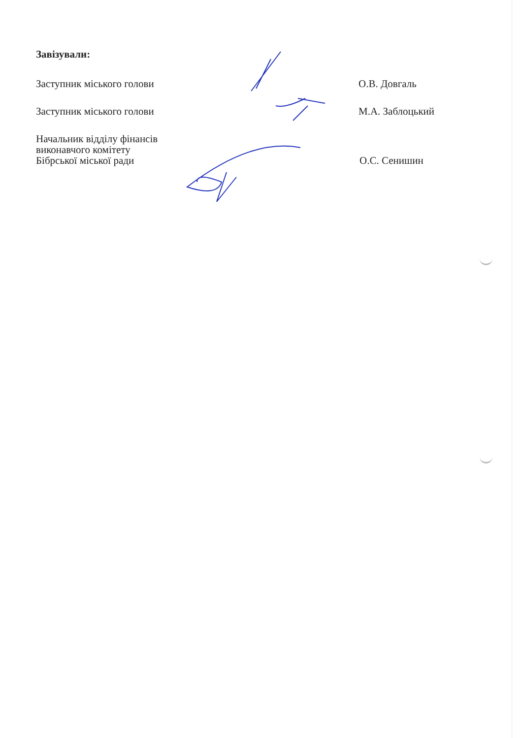Завізували:
Заступник міського голови О.В. Довгаль
Заступник міського голови М.А. Заблоцький
Начальник відділу фінансів
виконавчого комітету
Бібрської міської ради
О.С. Сенишин